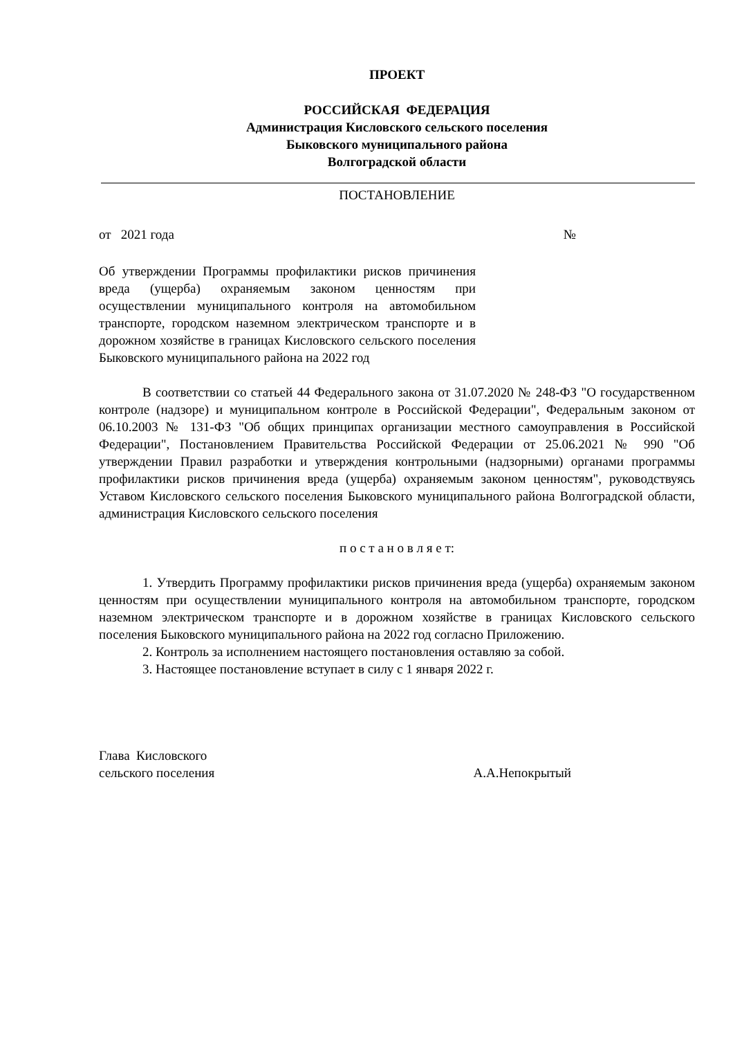ПРОЕКТ
РОССИЙСКАЯ ФЕДЕРАЦИЯ
Администрация Кисловского сельского поселения
Быковского муниципального района
Волгоградской области
ПОСТАНОВЛЕНИЕ
от 2021 года №
Об утверждении Программы профилактики рисков причинения вреда (ущерба) охраняемым законом ценностям при осуществлении муниципального контроля на автомобильном транспорте, городском наземном электрическом транспорте и в дорожном хозяйстве в границах Кисловского сельского поселения Быковского муниципального района на 2022 год
В соответствии со статьей 44 Федерального закона от 31.07.2020 № 248-ФЗ "О государственном контроле (надзоре) и муниципальном контроле в Российской Федерации", Федеральным законом от 06.10.2003 № 131-ФЗ "Об общих принципах организации местного самоуправления в Российской Федерации", Постановлением Правительства Российской Федерации от 25.06.2021 № 990 "Об утверждении Правил разработки и утверждения контрольными (надзорными) органами программы профилактики рисков причинения вреда (ущерба) охраняемым законом ценностям", руководствуясь Уставом Кисловского сельского поселения Быковского муниципального района Волгоградской области, администрация Кисловского сельского поселения
п о с т а н о в л я е т:
1. Утвердить Программу профилактики рисков причинения вреда (ущерба) охраняемым законом ценностям при осуществлении муниципального контроля на автомобильном транспорте, городском наземном электрическом транспорте и в дорожном хозяйстве в границах Кисловского сельского поселения Быковского муниципального района на 2022 год согласно Приложению.
2. Контроль за исполнением настоящего постановления оставляю за собой.
3. Настоящее постановление вступает в силу с 1 января 2022 г.
Глава Кисловского
сельского поселения А.А.Непокрытый